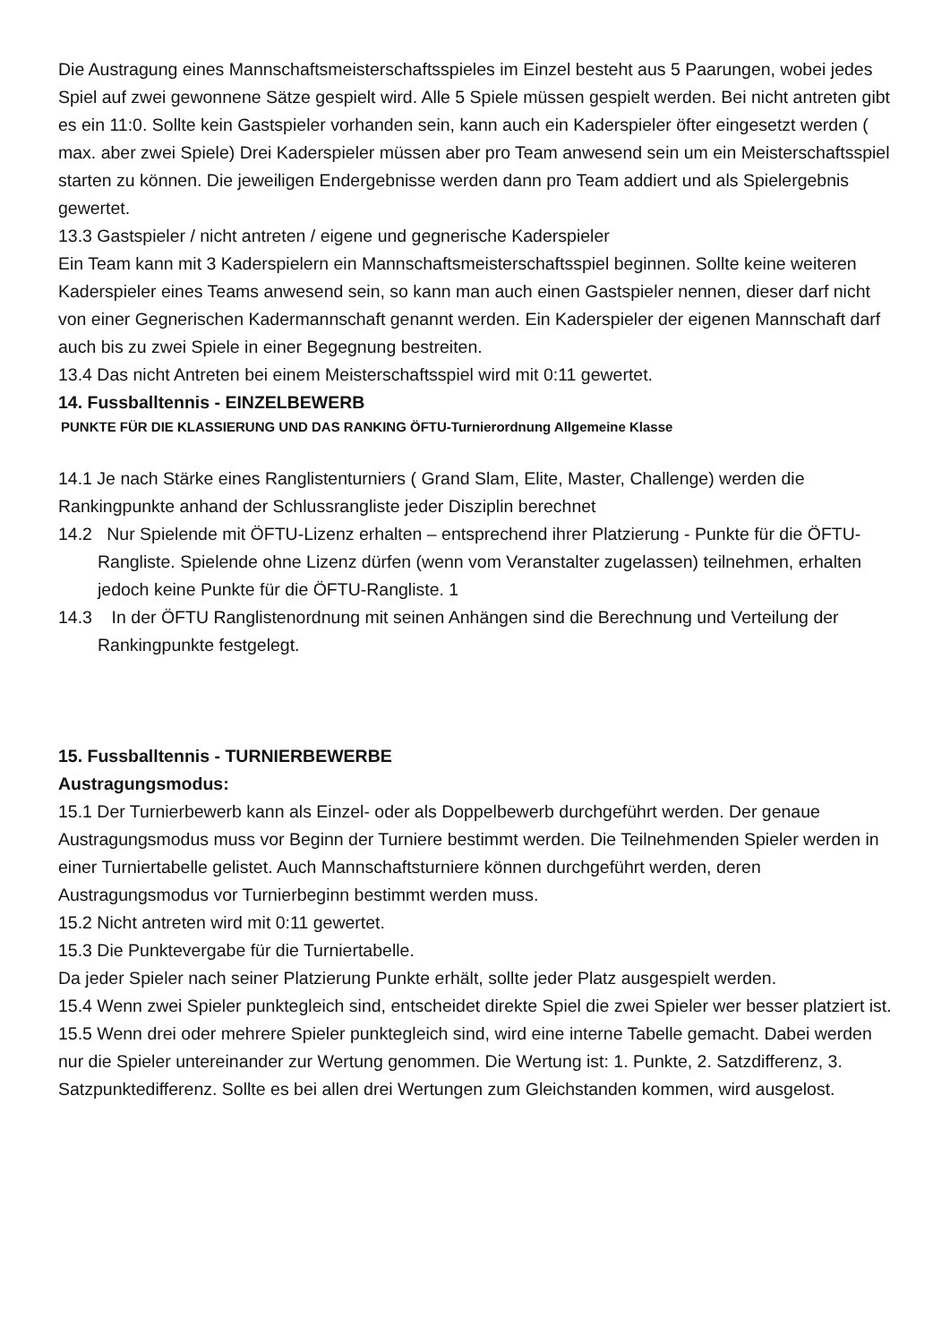Die Austragung eines Mannschaftsmeisterschaftsspieles im Einzel besteht aus 5 Paarungen, wobei jedes Spiel auf zwei gewonnene Sätze gespielt wird. Alle 5 Spiele müssen gespielt werden. Bei nicht antreten gibt es ein 11:0. Sollte kein Gastspieler vorhanden sein, kann auch ein Kaderspieler öfter eingesetzt werden ( max. aber zwei Spiele) Drei Kaderspieler müssen aber pro Team anwesend sein um ein Meisterschaftsspiel starten zu können. Die jeweiligen Endergebnisse werden dann pro Team addiert und als Spielergebnis gewertet.
13.3 Gastspieler / nicht antreten / eigene und gegnerische Kaderspieler
Ein Team kann mit 3 Kaderspielern ein Mannschaftsmeisterschaftsspiel beginnen. Sollte keine weiteren Kaderspieler eines Teams anwesend sein, so kann man auch einen Gastspieler nennen, dieser darf nicht von einer Gegnerischen Kadermannschaft genannt werden. Ein Kaderspieler der eigenen Mannschaft darf auch bis zu zwei Spiele in einer Begegnung bestreiten.
13.4 Das nicht Antreten bei einem Meisterschaftsspiel wird mit 0:11 gewertet.
14. Fussballtennis - EINZELBEWERB
PUNKTE FÜR DIE KLASSIERUNG UND DAS RANKING ÖFTU-Turnierordnung Allgemeine Klasse
14.1 Je nach Stärke eines Ranglistenturniers ( Grand Slam, Elite, Master, Challenge) werden die Rankingpunkte anhand der Schlussrangliste jeder Disziplin berechnet
14.2 Nur Spielende mit ÖFTU-Lizenz erhalten – entsprechend ihrer Platzierung - Punkte für die ÖFTU-Rangliste. Spielende ohne Lizenz dürfen (wenn vom Veranstalter zugelassen) teilnehmen, erhalten jedoch keine Punkte für die ÖFTU-Rangliste. 1
14.3 In der ÖFTU Ranglistenordnung mit seinen Anhängen sind die Berechnung und Verteilung der Rankingpunkte festgelegt.
15. Fussballtennis - TURNIERBEWERBE
Austragungsmodus:
15.1 Der Turnierbewerb kann als Einzel- oder als Doppelbewerb durchgeführt werden. Der genaue Austragungsmodus muss vor Beginn der Turniere bestimmt werden. Die Teilnehmenden Spieler werden in einer Turniertabelle gelistet. Auch Mannschaftsturniere können durchgeführt werden, deren Austragungsmodus vor Turnierbeginn bestimmt werden muss.
15.2 Nicht antreten wird mit 0:11 gewertet.
15.3 Die Punktevergabe für die Turniertabelle.
Da jeder Spieler nach seiner Platzierung Punkte erhält, sollte jeder Platz ausgespielt werden.
15.4 Wenn zwei Spieler punktegleich sind, entscheidet direkte Spiel die zwei Spieler wer besser platziert ist.
15.5 Wenn drei oder mehrere Spieler punktegleich sind, wird eine interne Tabelle gemacht. Dabei werden nur die Spieler untereinander zur Wertung genommen. Die Wertung ist: 1. Punkte, 2. Satzdifferenz, 3. Satzpunktedifferenz. Sollte es bei allen drei Wertungen zum Gleichstanden kommen, wird ausgelost.